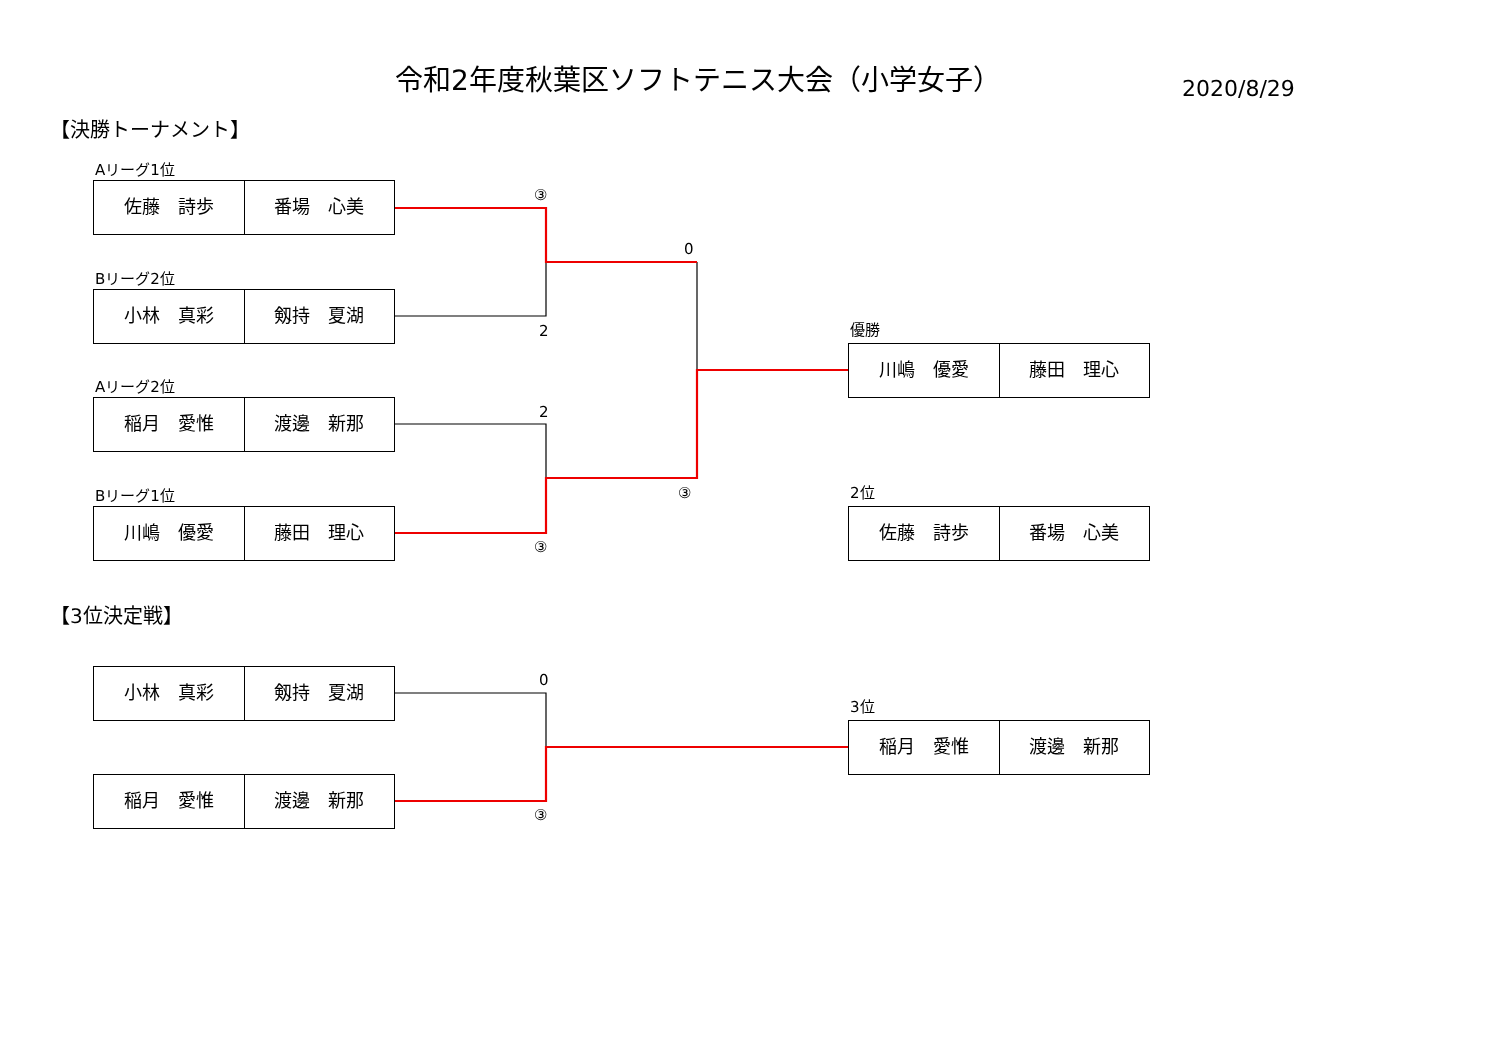令和2年度秋葉区ソフトテニス大会（小学女子）
2020/8/29
【決勝トーナメント】
Aリーグ1位
佐藤　詩歩 番場　心美
Bリーグ2位
小林　真彩 剱持　夏湖
Aリーグ2位
稲月　愛惟 渡邊　新那
Bリーグ1位
川嶋　優愛 藤田　理心
【3位決定戦】
小林　真彩 剱持　夏湖
稲月　愛惟 渡邊　新那
③
0
2
2
③
③
0
③
優勝
川嶋　優愛 藤田　理心
2位
佐藤　詩歩 番場　心美
3位
稲月　愛惟 渡邊　新那